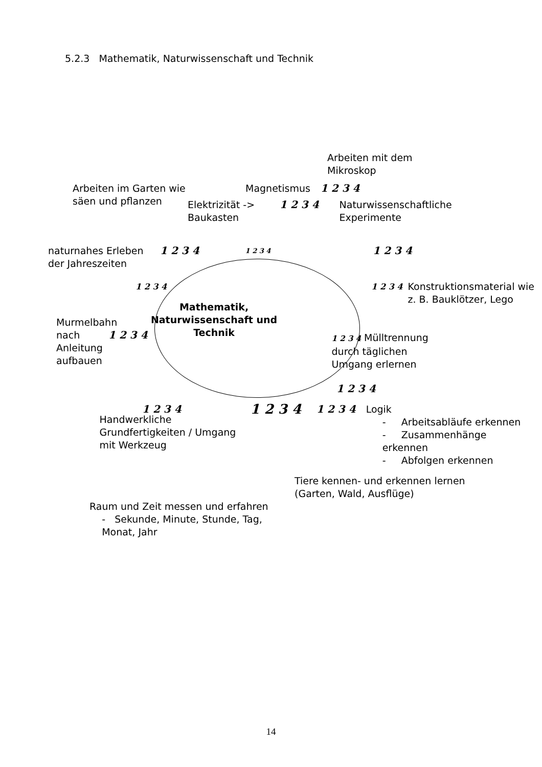5.2.3 Mathematik, Naturwissenschaft und Technik
Arbeiten mit dem Mikroskop
Arbeiten im Garten wie säen und pflanzen
Magnetismus 1 2 3 4
Elektrizität -> Baukasten
1 2 3 4 Naturwissenschaftliche Experimente
naturnahes Erleben der Jahreszeiten
1 2 3 4
1 2 3 4
1 2 3 4
1 2 3 4 1 2 3 4
Konstruktionsmaterial wie z. B. Bauklötzer, Lego
Murmelbahn nach Anleitung aufbauen
1 2 3 4
Mathematik, Naturwissenschaft und Technik
1 2 3 4 Mülltrennung durch täglichen Umgang erlernen
1 2 3 4
1 2 3 4
Handwerkliche Grundfertigkeiten / Umgang mit Werkzeug
1 2 3 4
1 2 3 4 Logik
- Arbeitsabläufe erkennen
- Zusammenhänge erkennen
- Abfolgen erkennen
Tiere kennen- und erkennen lernen (Garten, Wald, Ausflüge)
Raum und Zeit messen und erfahren
- Sekunde, Minute, Stunde, Tag,
Monat, Jahr
14